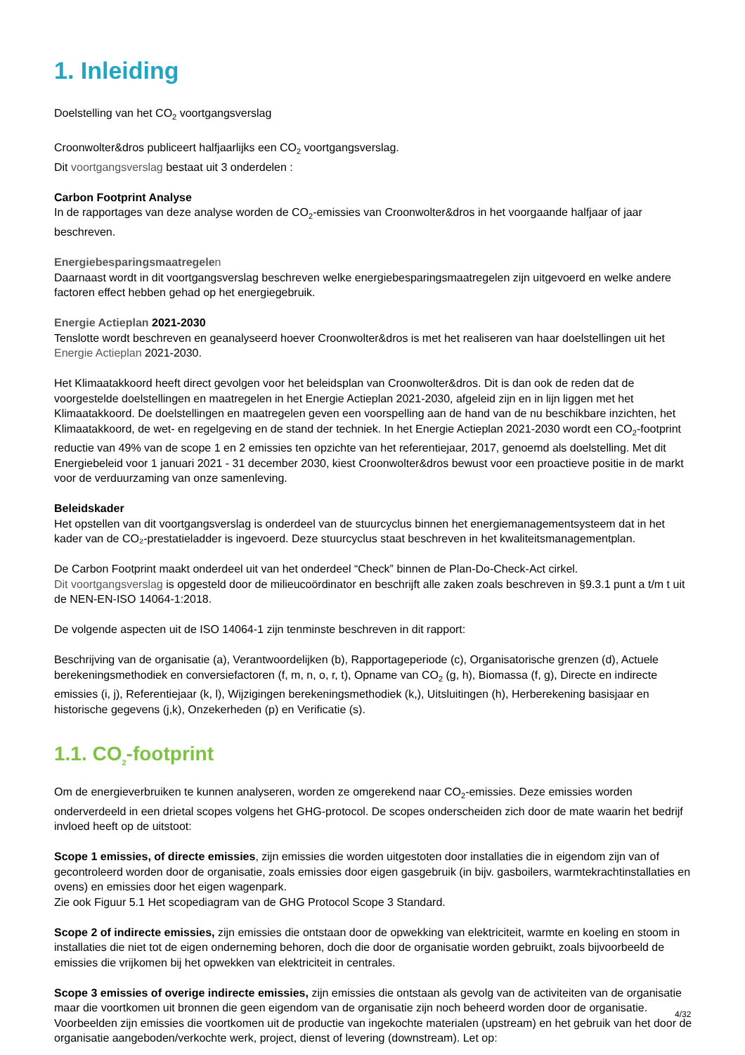1. Inleiding
Doelstelling van het CO<sub>2</sub> voortgangsverslag
Croonwolter&dros publiceert halfjaarlijks een CO<sub>2</sub> voortgangsverslag.
Dit voortgangsverslag bestaat uit 3 onderdelen :
Carbon Footprint Analyse
In de rapportages van deze analyse worden de CO<sub>2</sub>-emissies van Croonwolter&dros in het voorgaande halfjaar of jaar beschreven.
Energiebesparingsmaatregele n
Daarnaast wordt in dit voortgangsverslag beschreven welke energiebesparingsmaatregelen zijn uitgevoerd en welke andere factoren effect hebben gehad op het energiegebruik.
Energie Actieplan 2021-2030
Tenslotte wordt beschreven en geanalyseerd hoever Croonwolter&dros is met het realiseren van haar doelstellingen uit het Energie Actieplan 2021-2030.
Het Klimaatakkoord heeft direct gevolgen voor het beleidsplan van Croonwolter&dros. Dit is dan ook de reden dat de voorgestelde doelstellingen en maatregelen in het Energie Actieplan 2021-2030, afgeleid zijn en in lijn liggen met het Klimaatakkoord. De doelstellingen en maatregelen geven een voorspelling aan de hand van de nu beschikbare inzichten, het Klimaatakkoord, de wet- en regelgeving en de stand der techniek. In het Energie Actieplan 2021-2030 wordt een CO<sub>2</sub>-footprint reductie van 49% van de scope 1 en 2 emissies ten opzichte van het referentiejaar, 2017, genoemd als doelstelling. Met dit Energiebeleid voor 1 januari 2021 - 31 december 2030, kiest Croonwolter&dros bewust voor een proactieve positie in de markt voor de verduurzaming van onze samenleving.
Beleidskader
Het opstellen van dit voortgangsverslag is onderdeel van de stuurcyclus binnen het energiemanagementsysteem dat in het kader van de CO₂-prestatieladder is ingevoerd. Deze stuurcyclus staat beschreven in het kwaliteitsmanagementplan.
De Carbon Footprint maakt onderdeel uit van het onderdeel “Check” binnen de Plan-Do-Check-Act cirkel.
Dit voortgangsverslag is opgesteld door de milieucoördinator en beschrijft alle zaken zoals beschreven in §9.3.1 punt a t/m t uit de NEN-EN-ISO 14064-1:2018.
De volgende aspecten uit de ISO 14064-1 zijn tenminste beschreven in dit rapport:
Beschrijving van de organisatie (a), Verantwoordelijken (b), Rapportageperiode (c), Organisatorische grenzen (d), Actuele berekeningsmethodiek en conversiefactoren (f, m, n, o, r, t), Opname van CO<sub>2</sub> (g, h), Biomassa (f, g), Directe en indirecte emissies (i, j), Referentiejaar (k, l), Wijzigingen berekeningsmethodiek (k,), Uitsluitingen (h), Herberekening basisjaar en historische gegevens (j,k), Onzekerheden (p) en Verificatie (s).
1.1. CO<sub>2</sub>-footprint
Om de energieverbruiken te kunnen analyseren, worden ze omgerekend naar CO<sub>2</sub>-emissies. Deze emissies worden onderverdeeld in een drietal scopes volgens het GHG-protocol. De scopes onderscheiden zich door de mate waarin het bedrijf invloed heeft op de uitstoot:
Scope 1 emissies, of directe emissies, zijn emissies die worden uitgestoten door installaties die in eigendom zijn van of gecontroleerd worden door de organisatie, zoals emissies door eigen gasgebruik (in bijv. gasboilers, warmtekrachtinstallaties en ovens) en emissies door het eigen wagenpark.
Zie ook Figuur 5.1 Het scopediagram van de GHG Protocol Scope 3 Standard.
Scope 2 of indirecte emissies, zijn emissies die ontstaan door de opwekking van elektriciteit, warmte en koeling en stoom in installaties die niet tot de eigen onderneming behoren, doch die door de organisatie worden gebruikt, zoals bijvoorbeeld de emissies die vrijkomen bij het opwekken van elektriciteit in centrales.
Scope 3 emissies of overige indirecte emissies, zijn emissies die ontstaan als gevolg van de activiteiten van de organisatie maar die voortkomen uit bronnen die geen eigendom van de organisatie zijn noch beheerd worden door de organisatie. Voorbeelden zijn emissies die voortkomen uit de productie van ingekochte materialen (upstream) en het gebruik van het door de organisatie aangeboden/verkochte werk, project, dienst of levering (downstream). Let op:
4/32